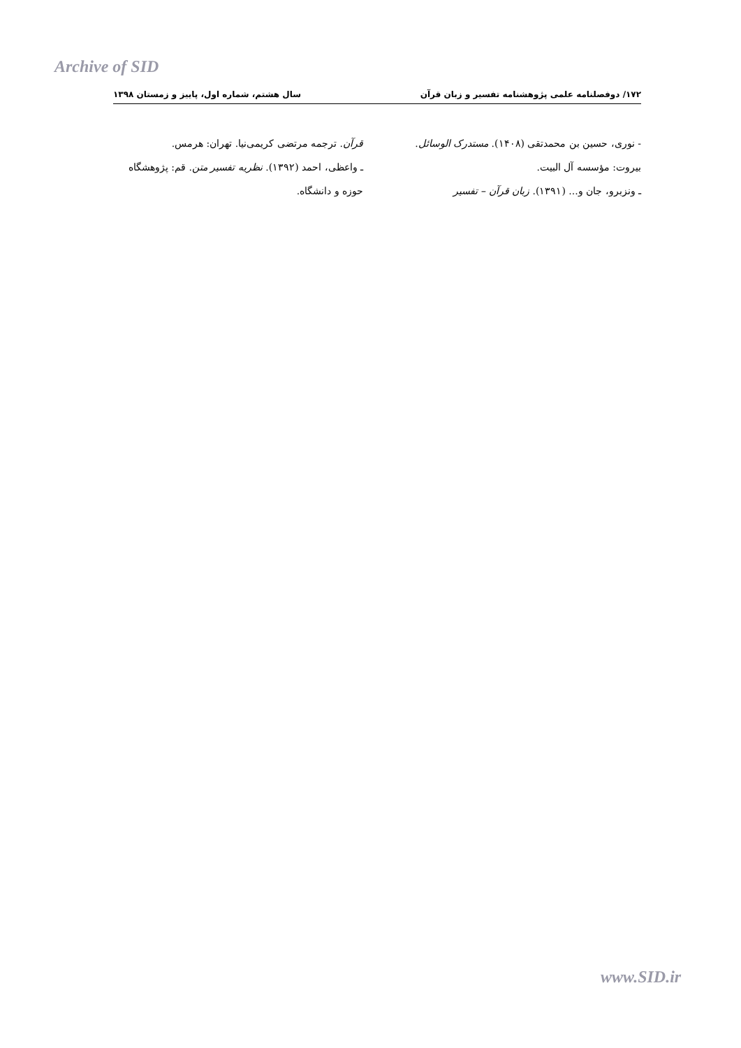Archive of SID
۱۷۲/ دوفصلنامه علمی پژوهشنامه تفسیر و زبان قرآن سال هشتم، شماره اول، پاییز و زمستان ۱۳۹۸
- نوری، حسین بن محمدتقی (۱۴۰۸). مستدرک الوسائل. بیروت: مؤسسه آل البیت.
ـ ونزبرو، جان و... (۱۳۹۱). زبان قرآن – تفسیر
قرآن. ترجمه مرتضی کریمی‌نیا. تهران: هرمس.
ـ واعظی، احمد (۱۳۹۲). نظریه تفسیر متن. قم: پژوهشگاه حوزه و دانشگاه.
www.SID.ir